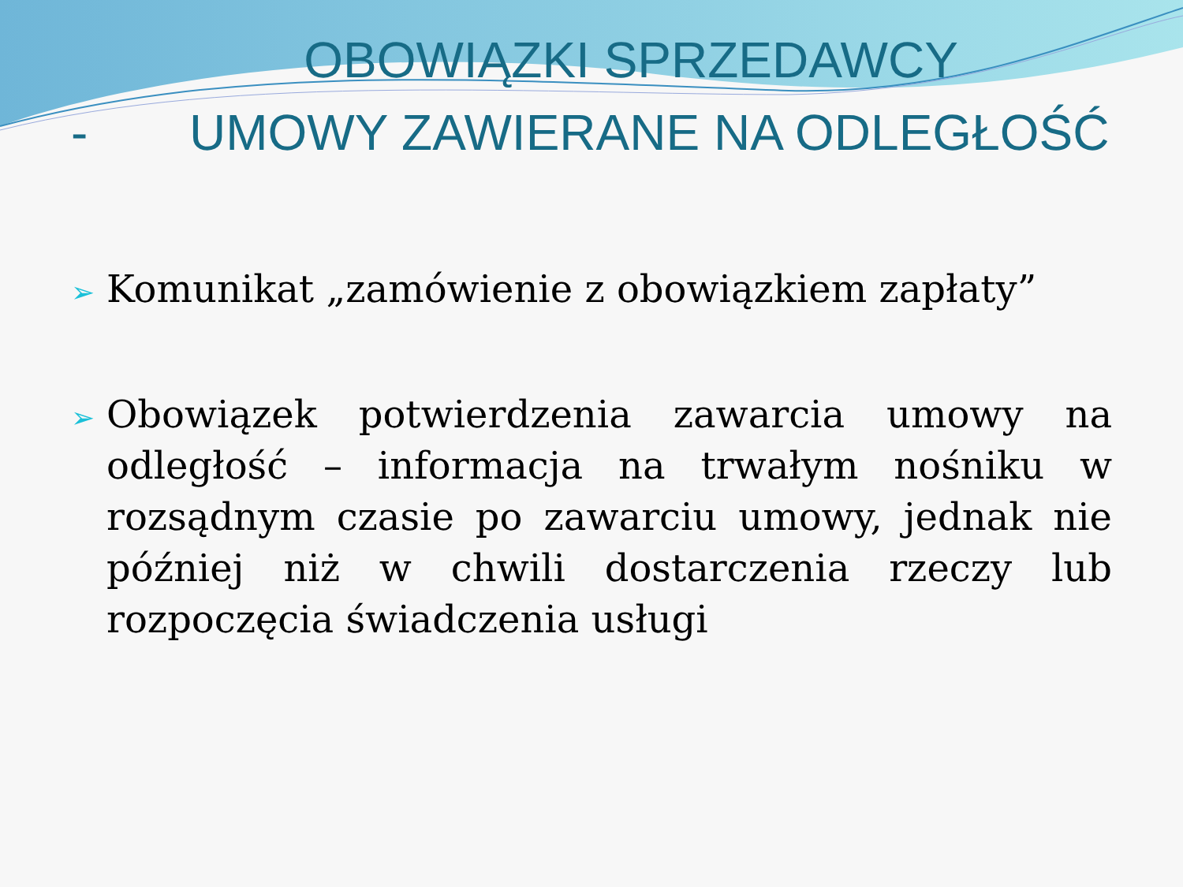OBOWIĄZKI SPRZEDAWCY
- UMOWY ZAWIERANE NA ODLEGŁOŚĆ
➢ Komunikat „zamówienie z obowiązkiem zapłaty”
➢ Obowiązek potwierdzenia zawarcia umowy na odległość – informacja na trwałym nośniku w rozsądnym czasie po zawarciu umowy, jednak nie później niż w chwili dostarczenia rzeczy lub rozpoczęcia świadczenia usługi